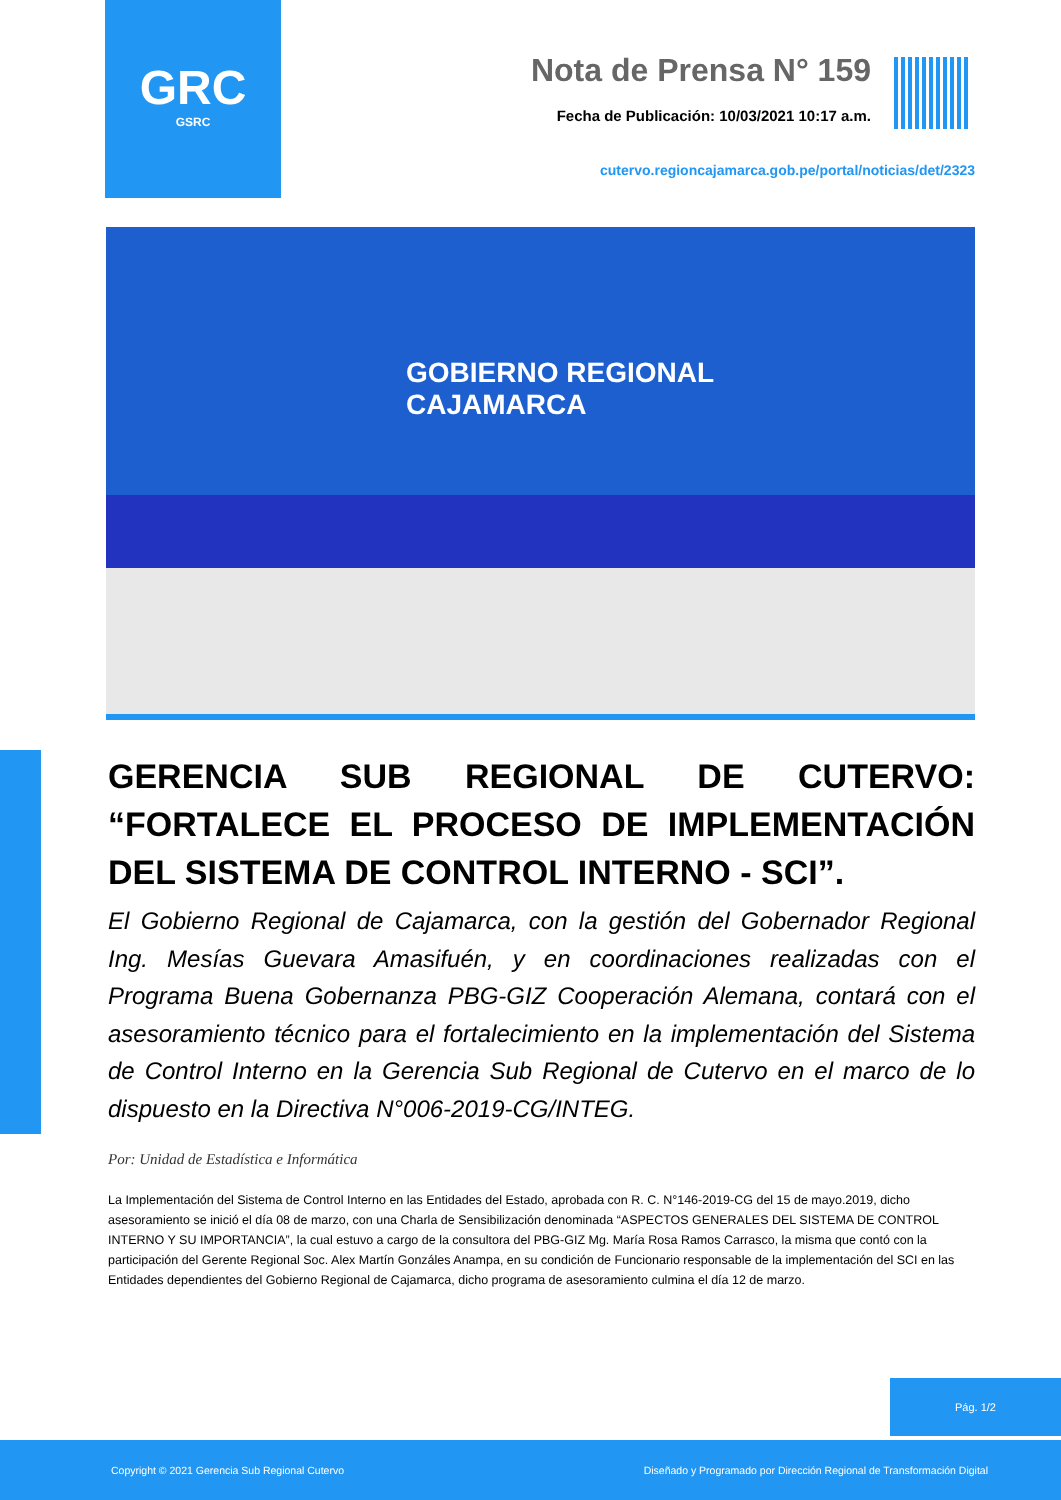GRC
GSRC
Nota de Prensa N° 159
Fecha de Publicación: 10/03/2021 10:17 a.m.
cutervo.regioncajamarca.gob.pe/portal/noticias/det/2323
GOBIERNO REGIONAL
CAJAMARCA
GERENCIA SUB REGIONAL DE CUTERVO: “FORTALECE EL PROCESO DE IMPLEMENTACIÓN DEL SISTEMA DE CONTROL INTERNO - SCI”.
El Gobierno Regional de Cajamarca, con la gestión del Gobernador Regional Ing. Mesías Guevara Amasifuén, y en coordinaciones realizadas con el Programa Buena Gobernanza PBG-GIZ Cooperación Alemana, contará con el asesoramiento técnico para el fortalecimiento en la implementación del Sistema de Control Interno en la Gerencia Sub Regional de Cutervo en el marco de lo dispuesto en la Directiva N°006-2019-CG/INTEG.
Por: Unidad de Estadística e Informática
La Implementación del Sistema de Control Interno en las Entidades del Estado, aprobada con R. C. N°146-2019-CG del 15 de mayo.2019, dicho asesoramiento se inició el día 08 de marzo, con una Charla de Sensibilización denominada “ASPECTOS GENERALES DEL SISTEMA DE CONTROL INTERNO Y SU IMPORTANCIA”, la cual estuvo a cargo de la consultora del PBG-GIZ Mg. María Rosa Ramos Carrasco, la misma que contó con la participación del Gerente Regional Soc. Alex Martín Gonzáles Anampa, en su condición de Funcionario responsable de la implementación del SCI en las Entidades dependientes del Gobierno Regional de Cajamarca, dicho programa de asesoramiento culmina el día 12 de marzo.
Pág. 1/2
Copyright © 2021 Gerencia Sub Regional Cutervo Diseñado y Programado por Dirección Regional de Transformación Digital